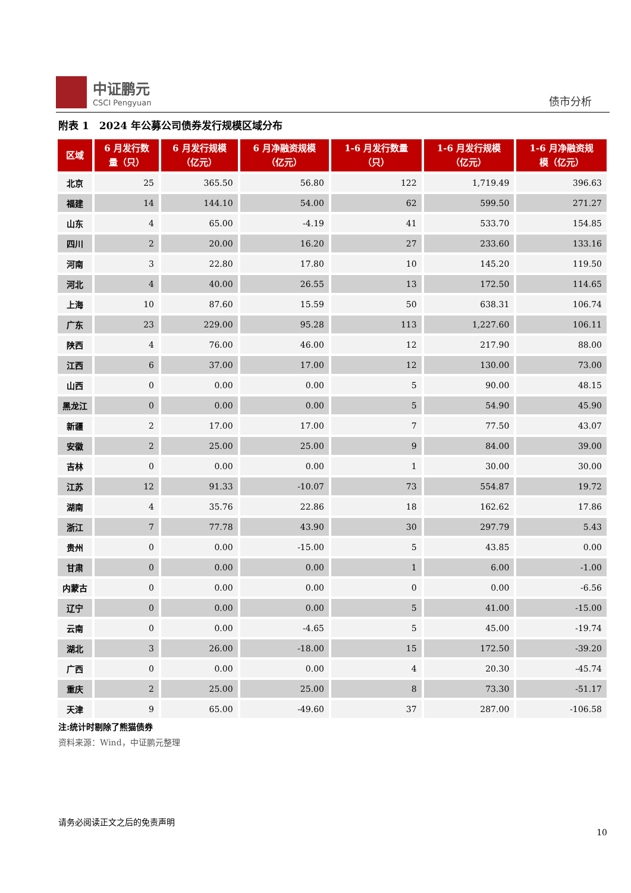中证鹏元
CSCI Pengyuan
债市分析
附表 1　2024 年公募公司债券发行规模区域分布
| 区域 | 6 月发行数 量（只） | 6 月发行规模 （亿元） | 6 月净融资规模 （亿元） | 1-6 月发行数量 （只） | 1-6 月发行规模 （亿元） | 1-6 月净融资规 模（亿元） |
| --- | --- | --- | --- | --- | --- | --- |
| 北京 | 25 | 365.50 | 56.80 | 122 | 1,719.49 | 396.63 |
| 福建 | 14 | 144.10 | 54.00 | 62 | 599.50 | 271.27 |
| 山东 | 4 | 65.00 | -4.19 | 41 | 533.70 | 154.85 |
| 四川 | 2 | 20.00 | 16.20 | 27 | 233.60 | 133.16 |
| 河南 | 3 | 22.80 | 17.80 | 10 | 145.20 | 119.50 |
| 河北 | 4 | 40.00 | 26.55 | 13 | 172.50 | 114.65 |
| 上海 | 10 | 87.60 | 15.59 | 50 | 638.31 | 106.74 |
| 广东 | 23 | 229.00 | 95.28 | 113 | 1,227.60 | 106.11 |
| 陕西 | 4 | 76.00 | 46.00 | 12 | 217.90 | 88.00 |
| 江西 | 6 | 37.00 | 17.00 | 12 | 130.00 | 73.00 |
| 山西 | 0 | 0.00 | 0.00 | 5 | 90.00 | 48.15 |
| 黑龙江 | 0 | 0.00 | 0.00 | 5 | 54.90 | 45.90 |
| 新疆 | 2 | 17.00 | 17.00 | 7 | 77.50 | 43.07 |
| 安徽 | 2 | 25.00 | 25.00 | 9 | 84.00 | 39.00 |
| 吉林 | 0 | 0.00 | 0.00 | 1 | 30.00 | 30.00 |
| 江苏 | 12 | 91.33 | -10.07 | 73 | 554.87 | 19.72 |
| 湖南 | 4 | 35.76 | 22.86 | 18 | 162.62 | 17.86 |
| 浙江 | 7 | 77.78 | 43.90 | 30 | 297.79 | 5.43 |
| 贵州 | 0 | 0.00 | -15.00 | 5 | 43.85 | 0.00 |
| 甘肃 | 0 | 0.00 | 0.00 | 1 | 6.00 | -1.00 |
| 内蒙古 | 0 | 0.00 | 0.00 | 0 | 0.00 | -6.56 |
| 辽宁 | 0 | 0.00 | 0.00 | 5 | 41.00 | -15.00 |
| 云南 | 0 | 0.00 | -4.65 | 5 | 45.00 | -19.74 |
| 湖北 | 3 | 26.00 | -18.00 | 15 | 172.50 | -39.20 |
| 广西 | 0 | 0.00 | 0.00 | 4 | 20.30 | -45.74 |
| 重庆 | 2 | 25.00 | 25.00 | 8 | 73.30 | -51.17 |
| 天津 | 9 | 65.00 | -49.60 | 37 | 287.00 | -106.58 |
注:统计时剔除了熊猫债券
资料来源：Wind，中证鹏元整理
请务必阅读正文之后的免责声明
10